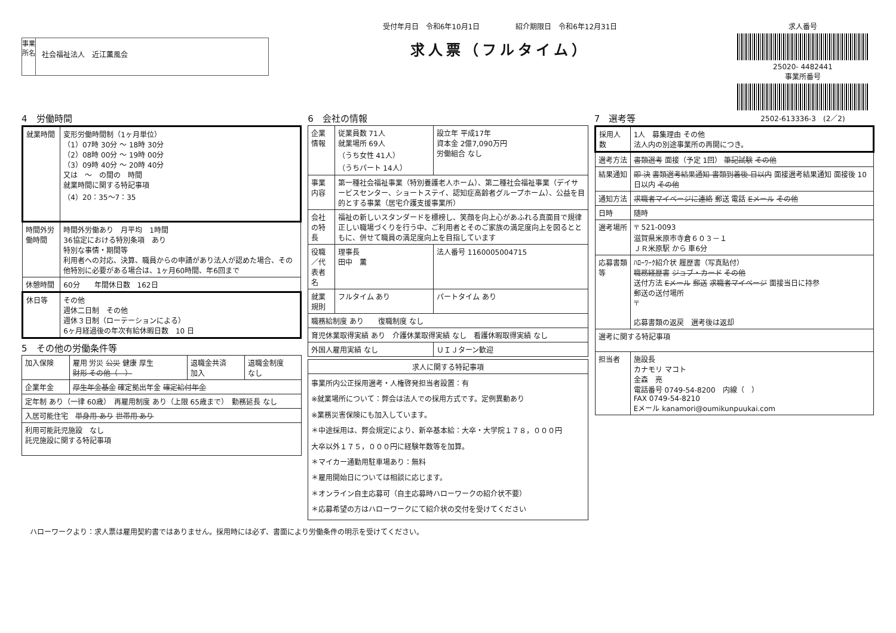事業所名
社会福祉法人　近江薫風会
受付年月日　令和6年10月1日　　　　　紹介期限日　令和6年12月31日
求人票（フルタイム）
求人番号
25020- 4482441
事業所番号
2502-613336-3　(2／2)
4　労働時間
| 就業時間 | 変形労働時間制（1ヶ月単位） （1）07時 30分 ～ 18時 30分 （2）08時 00分 ～ 19時 00分 （3）09時 40分 ～ 20時 40分 又は ～ の間の 時間 就業時間に関する特記事項 （4）20：35～7：35 |
| 時間外労働時間 | 時間外労働あり 月平均 1時間 36協定における特別条項 あり 特別な事情・期間等 利用者への対応、決算、職員からの申請があり法人が認めた場合、その他特別に必要がある場合は、1ヶ月60時間、年6回まで |
| 休憩時間 | 60分 年間休日数 162日 |
| 休日等 | その他 週休二日制 その他 週休３日制（ローテーションによる） 6ヶ月経過後の年次有給休暇日数 10 日 |
5　その他の労働条件等
| 加入保険 | 雇用 労災 公災 健康 厚生 財形 その他（ ） | 退職金共済 加入 | 退職金制度 なし |
| 企業年金 | 厚生年金基金 確定拠出年金 確定給付年金 | | |
| 定年制 あり（一律 60歳） 再雇用制度 あり（上限 65歳まで） 勤務延長 なし | | | |
| 入居可能住宅 単身用 あり 世帯用 あり | | | |
| 利用可能託児施設 なし 託児施設に関する特記事項 | | | |
6　会社の情報
| 企業情報 | 従業員数 71人 就業場所 69人 （うち女性 41人） （うちパート 14人） | 設立年 平成17年 資本金 2億7,090万円 労働組合 なし |
| 事業内容 | 第一種社会福祉事業（特別養護老人ホーム）、第二種社会福祉事業（デイサービスセンター、ショートステイ、認知症高齢者グループホーム）、公益を目的とする事業（居宅介護支援事業所） | |
| 会社の特長 | 福祉の新しいスタンダードを標榜し、笑顔を向上心があふれる真面目で規律正しい職場づくりを行う中、ご利用者とそのご家族の満足度向上を図るとともに、併せて職員の満足度向上を目指しています | |
| 役職／代表者名 | 理事長 田中 薫 | 法人番号 1160005004715 |
| 就業規則 | フルタイム あり | パートタイム あり |
| 職務給制度 あり 復職制度 なし | | |
| 育児休業取得実績 あり 介護休業取得実績 なし 看護休暇取得実績 なし | | |
| 外国人雇用実績 なし | | ＵＩＪターン歓迎 |
| 求人に関する特記事項 |
| --- |
| 事業所内公正採用選考・人権啓発担当者設置：有 ※就業場所について：弊会は法人での採用方式です。定例異動あり ※業務災害保険にも加入しています。 ＊中途採用は、弊会規定により、新卒基本給：大卒・大学院１７８，０００円 大卒以外１７５，０００円に経験年数等を加算。 ＊マイカー通勤用駐車場あり：無料 ＊雇用開始日については相談に応じます。 ＊オンライン自主応募可（自主応募時ハローワークの紹介状不要） ＊応募希望の方はハローワークにて紹介状の交付を受けてください |
7　選考等
| 採用人数 | 1人 募集理由 その他 法人内の別途事業所の再開につき。 |
| 選考方法 | 書類選考 面接（予定 1回） 筆記試験 その他 |
| 結果通知 | 即 決 書類選考結果通知 書類到着後 日以内 面接選考結果通知 面接後 10日以内 その他 |
| 通知方法 | 求職者マイページに連絡 郵送 電話 Eメール その他 |
| 日時 | 随時 |
| 選考場所 | 〒 521-0093 滋賀県米原市寺倉６０３－１ ＪＲ米原駅 から 車6分 |
| 応募書類等 | ﾊﾛｰﾜｰｸ紹介状 履歴書（写真貼付） 職務経歴書 ジョブ・カード その他 送付方法 Eメール 郵送 求職者マイページ 面接当日に持参 郵送の送付場所 〒 応募書類の返戻 選考後は返却 |
| 選考に関する特記事項 | |
| 担当者 | 施設長 カナモリ マコト 金森 亮 電話番号 0749-54-8200 内線（ ） FAX 0749-54-8210 Eメール kanamori@oumikunpuukai.com |
ハローワークより：求人票は雇用契約書ではありません。採用時には必ず、書面により労働条件の明示を受けてください。